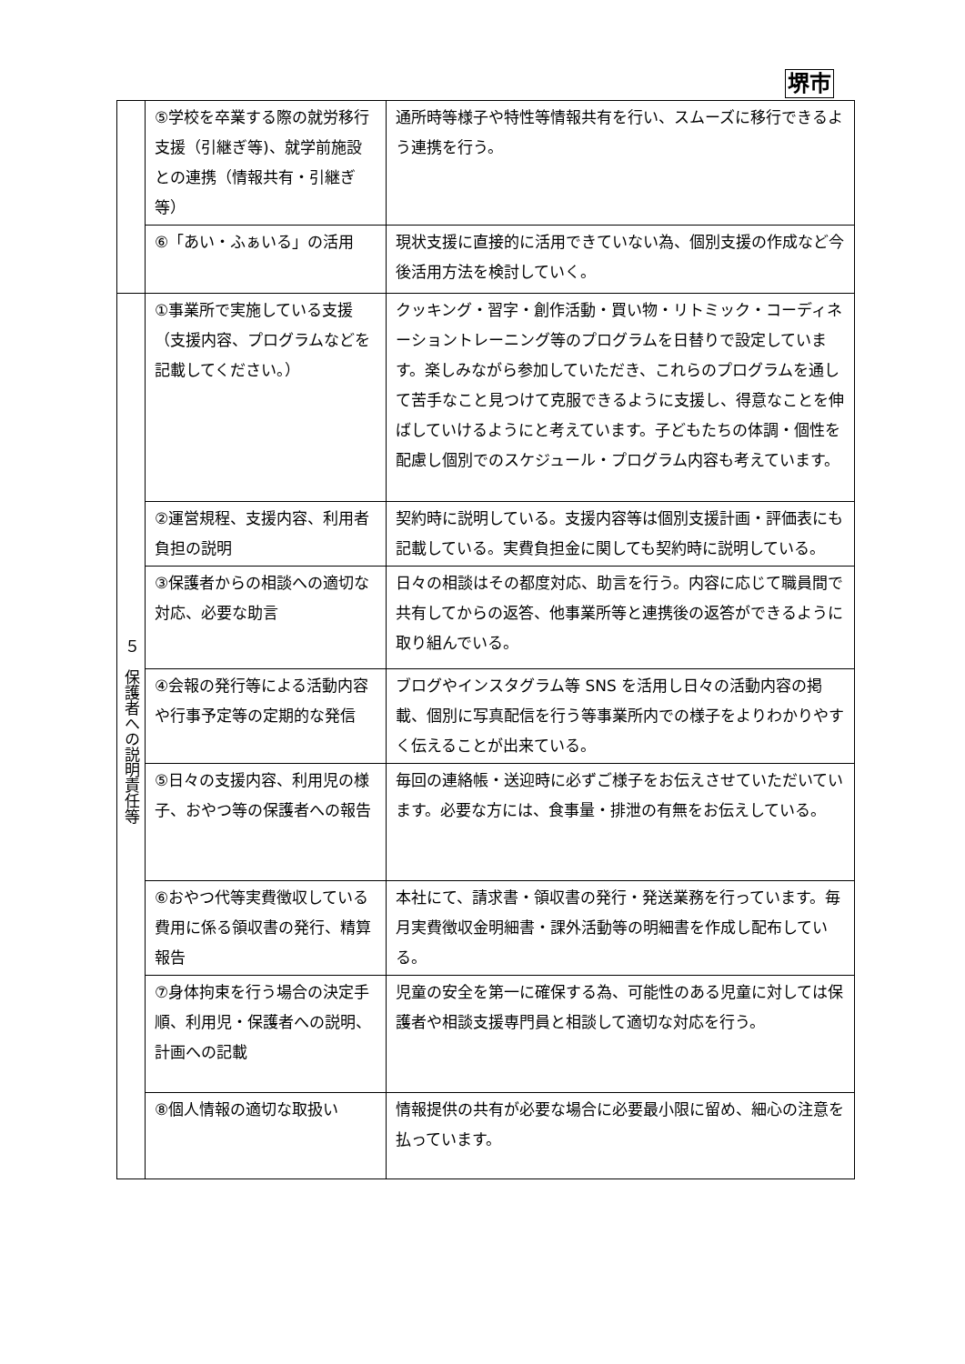堺市
| | ⑤学校を卒業する際の就労移行支援（引継ぎ等)、就学前施設との連携（情報共有・引継ぎ等） | 通所時等様子や特性等情報共有を行い、スムーズに移行できるよう連携を行う。 |
| | ⑥「あい・ふぁいる」の活用 | 現状支援に直接的に活用できていない為、個別支援の作成など今後活用方法を検討していく。 |
| ５ 保護者への説明責任等 | ①事業所で実施している支援（支援内容、プログラムなどを記載してください。） | クッキング・習字・創作活動・買い物・リトミック・コーディネーショントレーニング等のプログラムを日替りで設定しています。楽しみながら参加していただき、これらのプログラムを通して苦手なこと見つけて克服できるように支援し、得意なことを伸ばしていけるようにと考えています。子どもたちの体調・個性を配慮し個別でのスケジュール・プログラム内容も考えています。 |
| | ②運営規程、支援内容、利用者負担の説明 | 契約時に説明している。支援内容等は個別支援計画・評価表にも記載している。実費負担金に関しても契約時に説明している。 |
| | ③保護者からの相談への適切な対応、必要な助言 | 日々の相談はその都度対応、助言を行う。内容に応じて職員間で共有してからの返答、他事業所等と連携後の返答ができるように取り組んでいる。 |
| | ④会報の発行等による活動内容や行事予定等の定期的な発信 | ブログやインスタグラム等 SNS を活用し日々の活動内容の掲載、個別に写真配信を行う等事業所内での様子をよりわかりやすく伝えることが出来ている。 |
| | ⑤日々の支援内容、利用児の様子、おやつ等の保護者への報告 | 毎回の連絡帳・送迎時に必ずご様子をお伝えさせていただいています。必要な方には、食事量・排泄の有無をお伝えしている。 |
| | ⑥おやつ代等実費徴収している費用に係る領収書の発行、精算報告 | 本社にて、請求書・領収書の発行・発送業務を行っています。毎月実費徴収金明細書・課外活動等の明細書を作成し配布している。 |
| | ⑦身体拘束を行う場合の決定手順、利用児・保護者への説明、計画への記載 | 児童の安全を第一に確保する為、可能性のある児童に対しては保護者や相談支援専門員と相談して適切な対応を行う。 |
| | ⑧個人情報の適切な取扱い | 情報提供の共有が必要な場合に必要最小限に留め、細心の注意を払っています。 |